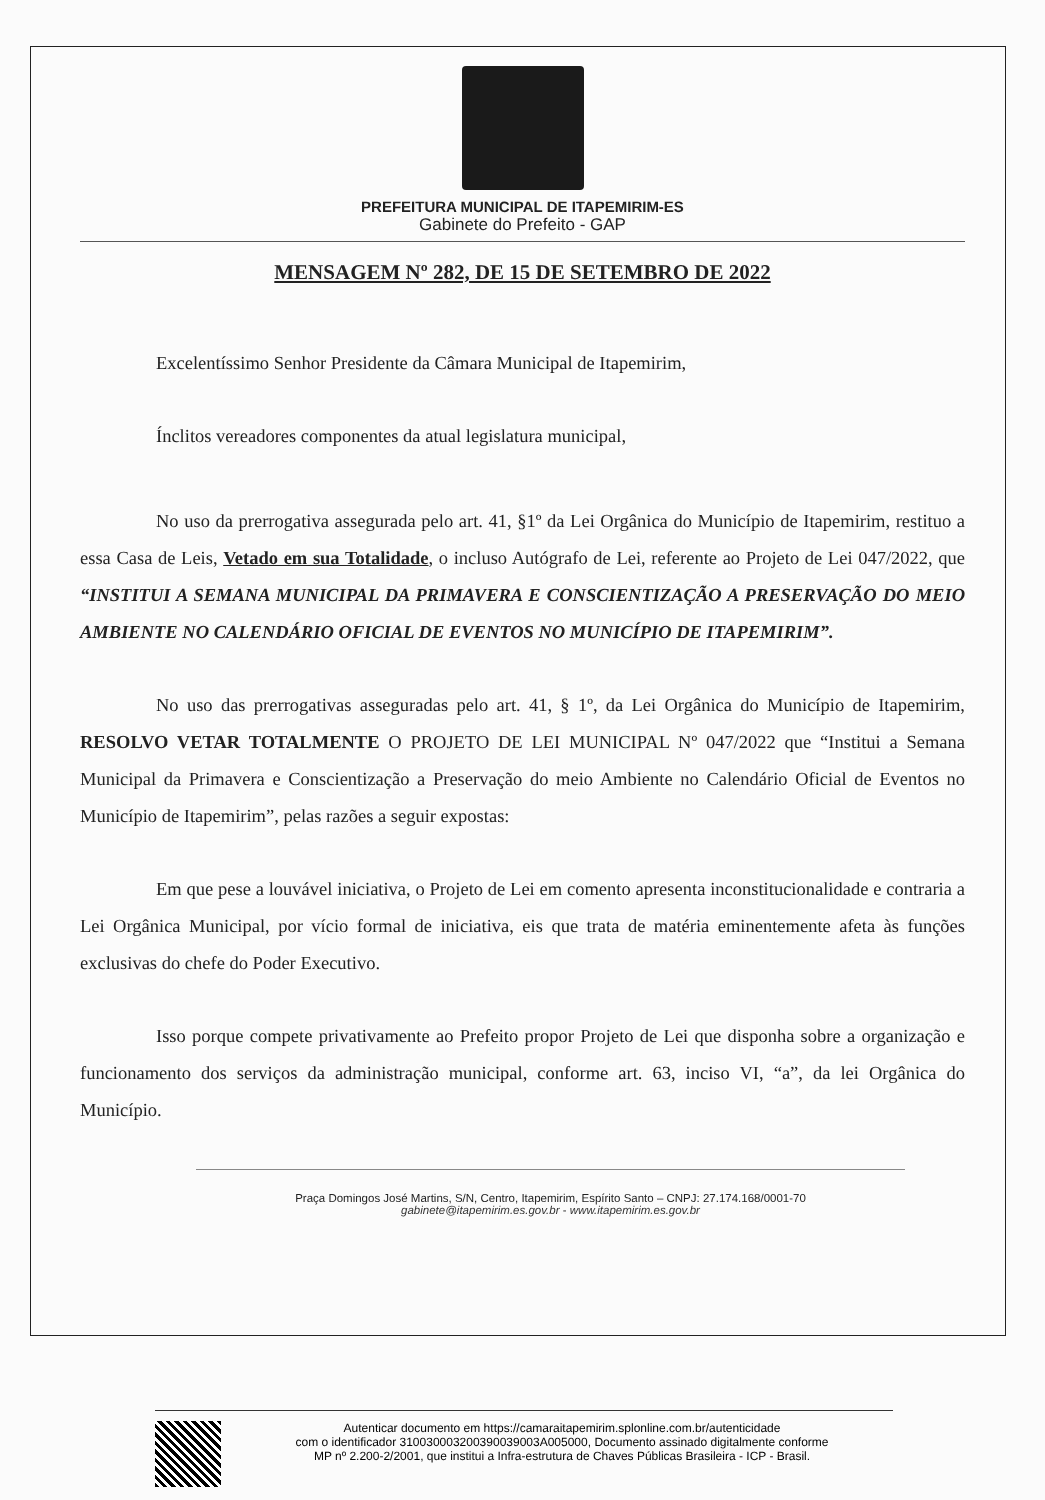PREFEITURA MUNICIPAL DE ITAPEMIRIM-ES
Gabinete do Prefeito - GAP
MENSAGEM Nº 282, DE 15 DE SETEMBRO DE 2022
Excelentíssimo Senhor Presidente da Câmara Municipal de Itapemirim,
Ínclitos vereadores componentes da atual legislatura municipal,
No uso da prerrogativa assegurada pelo art. 41, §1º da Lei Orgânica do Município de Itapemirim, restituo a essa Casa de Leis, Vetado em sua Totalidade, o incluso Autógrafo de Lei, referente ao Projeto de Lei 047/2022, que “INSTITUI A SEMANA MUNICIPAL DA PRIMAVERA E CONSCIENTIZAÇÃO A PRESERVAÇÃO DO MEIO AMBIENTE NO CALENDÁRIO OFICIAL DE EVENTOS NO MUNICÍPIO DE ITAPEMIRIM”.
No uso das prerrogativas asseguradas pelo art. 41, § 1º, da Lei Orgânica do Município de Itapemirim, RESOLVO VETAR TOTALMENTE O PROJETO DE LEI MUNICIPAL Nº 047/2022 que “Institui a Semana Municipal da Primavera e Conscientização a Preservação do meio Ambiente no Calendário Oficial de Eventos no Município de Itapemirim”, pelas razões a seguir expostas:
Em que pese a louvável iniciativa, o Projeto de Lei em comento apresenta inconstitucionalidade e contraria a Lei Orgânica Municipal, por vício formal de iniciativa, eis que trata de matéria eminentemente afeta às funções exclusivas do chefe do Poder Executivo.
Isso porque compete privativamente ao Prefeito propor Projeto de Lei que disponha sobre a organização e funcionamento dos serviços da administração municipal, conforme art. 63, inciso VI, “a”, da lei Orgânica do Município.
Praça Domingos José Martins, S/N, Centro, Itapemirim, Espírito Santo – CNPJ: 27.174.168/0001-70
gabinete@itapemirim.es.gov.br - www.itapemirim.es.gov.br
Autenticar documento em https://camaraitapemirim.splonline.com.br/autenticidade
com o identificador 310030003200390039003A005000, Documento assinado digitalmente conforme
MP nº 2.200-2/2001, que institui a Infra-estrutura de Chaves Públicas Brasileira - ICP - Brasil.